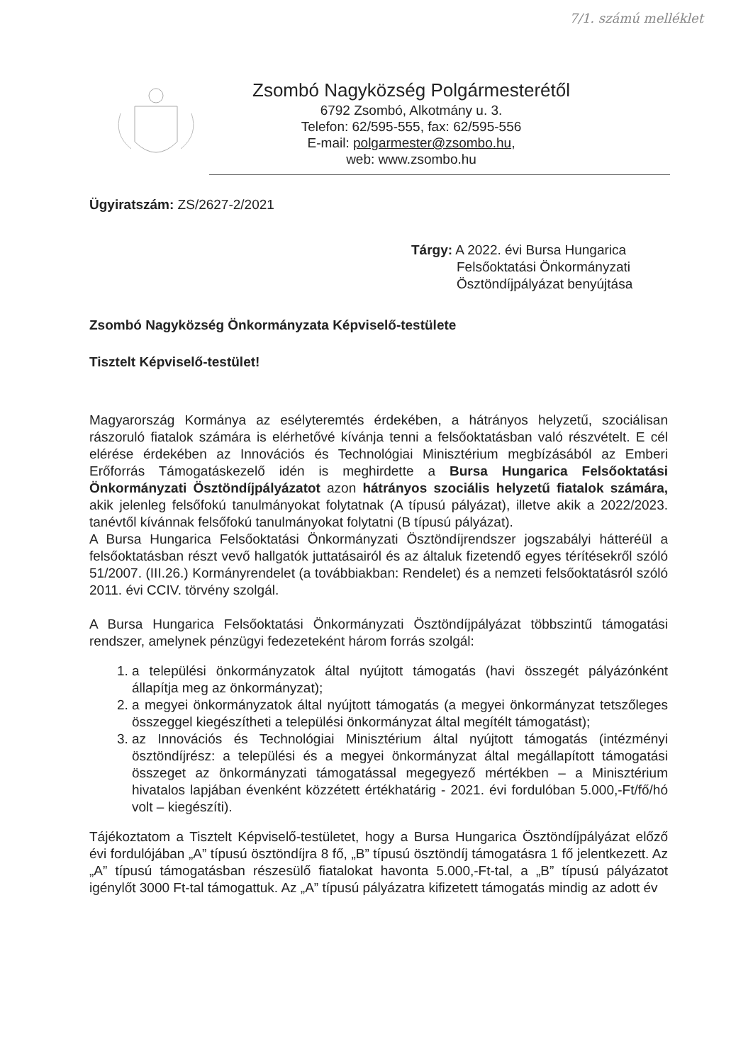7/1. számú melléklet
Zsombó Nagyközség Polgármesterétől
6792 Zsombó, Alkotmány u. 3.
Telefon: 62/595-555, fax: 62/595-556
E-mail: polgarmester@zsombo.hu,
web: www.zsombo.hu
Ügyiratszám: ZS/2627-2/2021
Tárgy: A 2022. évi Bursa Hungarica
Felsőoktatási Önkormányzati
Ösztöndíjpályázat benyújtása
Zsombó Nagyközség Önkormányzata Képviselő-testülete
Tisztelt Képviselő-testület!
Magyarország Kormánya az esélyteremtés érdekében, a hátrányos helyzetű, szociálisan rászoruló fiatalok számára is elérhetővé kívánja tenni a felsőoktatásban való részvételt. E cél elérése érdekében az Innovációs és Technológiai Minisztérium megbízásából az Emberi Erőforrás Támogatáskezelő idén is meghirdette a Bursa Hungarica Felsőoktatási Önkormányzati Ösztöndíjpályázatot azon hátrányos szociális helyzetű fiatalok számára, akik jelenleg felsőfokú tanulmányokat folytatnak (A típusú pályázat), illetve akik a 2022/2023. tanévtől kívánnak felsőfokú tanulmányokat folytatni (B típusú pályázat).
A Bursa Hungarica Felsőoktatási Önkormányzati Ösztöndíjrendszer jogszabályi hátteréül a felsőoktatásban részt vevő hallgatók juttatásairól és az általuk fizetendő egyes térítésekről szóló 51/2007. (III.26.) Kormányrendelet (a továbbiakban: Rendelet) és a nemzeti felsőoktatásról szóló 2011. évi CCIV. törvény szolgál.
A Bursa Hungarica Felsőoktatási Önkormányzati Ösztöndíjpályázat többszintű támogatási rendszer, amelynek pénzügyi fedezeteként három forrás szolgál:
1. a települési önkormányzatok által nyújtott támogatás (havi összegét pályázónként állapítja meg az önkormányzat);
2. a megyei önkormányzatok által nyújtott támogatás (a megyei önkormányzat tetszőleges összeggel kiegészítheti a települési önkormányzat által megítélt támogatást);
3. az Innovációs és Technológiai Minisztérium által nyújtott támogatás (intézményi ösztöndíjrész: a települési és a megyei önkormányzat által megállapított támogatási összeget az önkormányzati támogatással megegyező mértékben – a Minisztérium hivatalos lapjában évenként közzétett értékhatárig - 2021. évi fordulóban 5.000,-Ft/fő/hó volt – kiegészíti).
Tájékoztatom a Tisztelt Képviselő-testületet, hogy a Bursa Hungarica Ösztöndíjpályázat előző évi fordulójában „A” típusú ösztöndíjra 8 fő, „B” típusú ösztöndíj támogatásra 1 fő jelentkezett. Az „A” típusú támogatásban részesülő fiatalokat havonta 5.000,-Ft-tal, a „B” típusú pályázatot igénylőt 3000 Ft-tal támogattuk. Az „A” típusú pályázatra kifizetett támogatás mindig az adott év